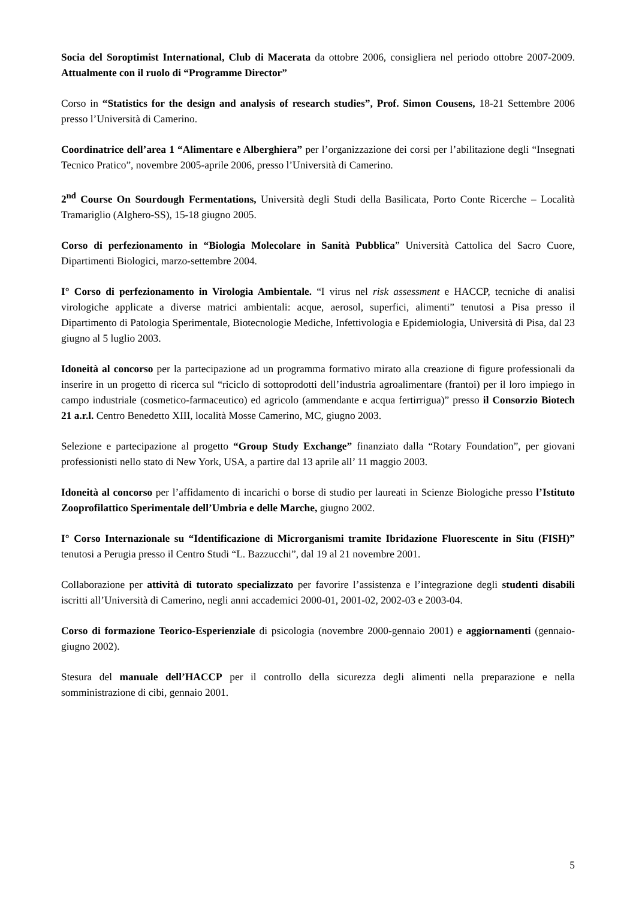Socia del Soroptimist International, Club di Macerata da ottobre 2006, consigliera nel periodo ottobre 2007-2009. Attualmente con il ruolo di “Programme Director”
Corso in “Statistics for the design and analysis of research studies”, Prof. Simon Cousens, 18-21 Settembre 2006 presso l’Università di Camerino.
Coordinatrice dell’area 1 “Alimentare e Alberghiera” per l’organizzazione dei corsi per l’abilitazione degli “Insegnati Tecnico Pratico”, novembre 2005-aprile 2006, presso l’Università di Camerino.
2<sup>nd</sup> Course On Sourdough Fermentations, Università degli Studi della Basilicata, Porto Conte Ricerche – Località Tramariglio (Alghero-SS), 15-18 giugno 2005.
Corso di perfezionamento in “Biologia Molecolare in Sanità Pubblica” Università Cattolica del Sacro Cuore, Dipartimenti Biologici, marzo-settembre 2004.
I° Corso di perfezionamento in Virologia Ambientale. “I virus nel risk assessment e HACCP, tecniche di analisi virologiche applicate a diverse matrici ambientali: acque, aerosol, superfici, alimenti” tenutosi a Pisa presso il Dipartimento di Patologia Sperimentale, Biotecnologie Mediche, Infettivologia e Epidemiologia, Università di Pisa, dal 23 giugno al 5 luglio 2003.
Idoneità al concorso per la partecipazione ad un programma formativo mirato alla creazione di figure professionali da inserire in un progetto di ricerca sul “riciclo di sottoprodotti dell’industria agroalimentare (frantoi) per il loro impiego in campo industriale (cosmetico-farmaceutico) ed agricolo (ammendante e acqua fertirrigua)” presso il Consorzio Biotech 21 a.r.l. Centro Benedetto XIII, località Mosse Camerino, MC, giugno 2003.
Selezione e partecipazione al progetto “Group Study Exchange” finanziato dalla “Rotary Foundation”, per giovani professionisti nello stato di New York, USA, a partire dal 13 aprile all’ 11 maggio 2003.
Idoneità al concorso per l’affidamento di incarichi o borse di studio per laureati in Scienze Biologiche presso l’Istituto Zooprofilattico Sperimentale dell’Umbria e delle Marche, giugno 2002.
I° Corso Internazionale su “Identificazione di Microrganismi tramite Ibridazione Fluorescente in Situ (FISH)” tenutosi a Perugia presso il Centro Studi “L. Bazzucchi”, dal 19 al 21 novembre 2001.
Collaborazione per attività di tutorato specializzato per favorire l’assistenza e l’integrazione degli studenti disabili iscritti all’Università di Camerino, negli anni accademici 2000-01, 2001-02, 2002-03 e 2003-04.
Corso di formazione Teorico-Esperienziale di psicologia (novembre 2000-gennaio 2001) e aggiornamenti (gennaio-giugno 2002).
Stesura del manuale dell’HACCP per il controllo della sicurezza degli alimenti nella preparazione e nella somministrazione di cibi, gennaio 2001.
5